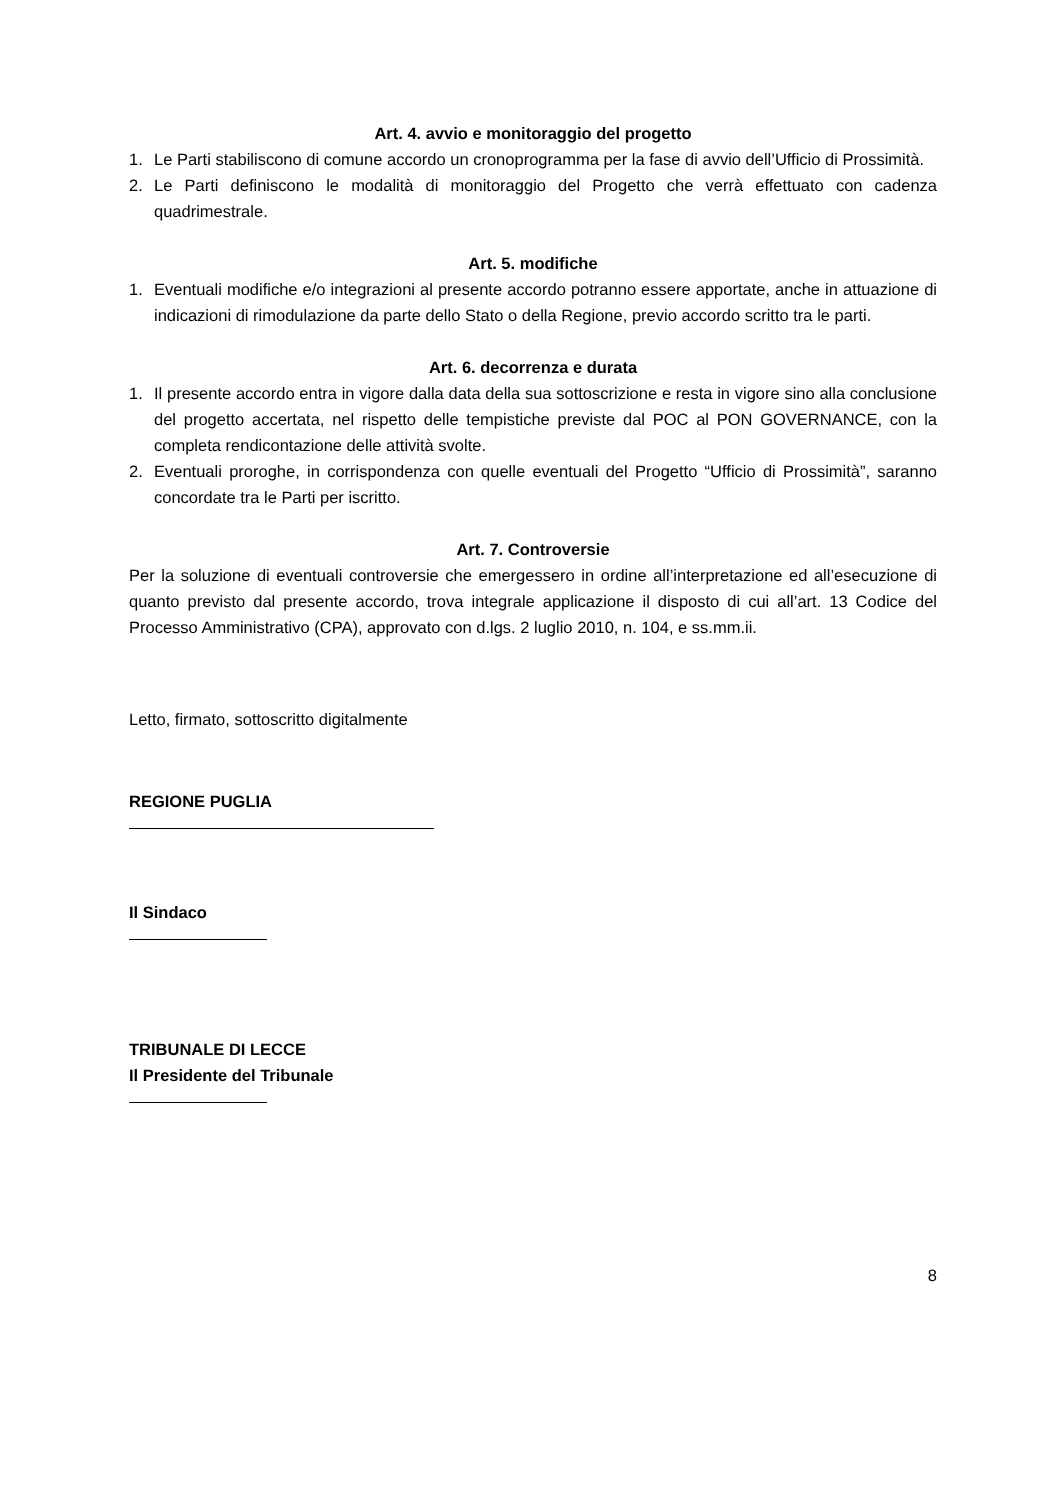Art. 4. avvio e monitoraggio del progetto
1. Le Parti stabiliscono di comune accordo un cronoprogramma per la fase di avvio dell’Ufficio di Prossimità.
2. Le Parti definiscono le modalità di monitoraggio del Progetto che verrà effettuato con cadenza quadrimestrale.
Art. 5. modifiche
1. Eventuali modifiche e/o integrazioni al presente accordo potranno essere apportate, anche in attuazione di indicazioni di rimodulazione da parte dello Stato o della Regione, previo accordo scritto tra le parti.
Art. 6. decorrenza e durata
1. Il presente accordo entra in vigore dalla data della sua sottoscrizione e resta in vigore sino alla conclusione del progetto accertata, nel rispetto delle tempistiche previste dal POC al PON GOVERNANCE, con la completa rendicontazione delle attività svolte.
2. Eventuali proroghe, in corrispondenza con quelle eventuali del Progetto “Ufficio di Prossimità”, saranno concordate tra le Parti per iscritto.
Art. 7. Controversie
Per la soluzione di eventuali controversie che emergessero in ordine all’interpretazione ed all’esecuzione di quanto previsto dal presente accordo, trova integrale applicazione il disposto di cui all’art. 13 Codice del Processo Amministrativo (CPA), approvato con d.lgs. 2 luglio 2010, n. 104, e ss.mm.ii.
Letto, firmato, sottoscritto digitalmente
REGIONE PUGLIA
Il Sindaco
TRIBUNALE DI LECCE
Il Presidente del Tribunale
8